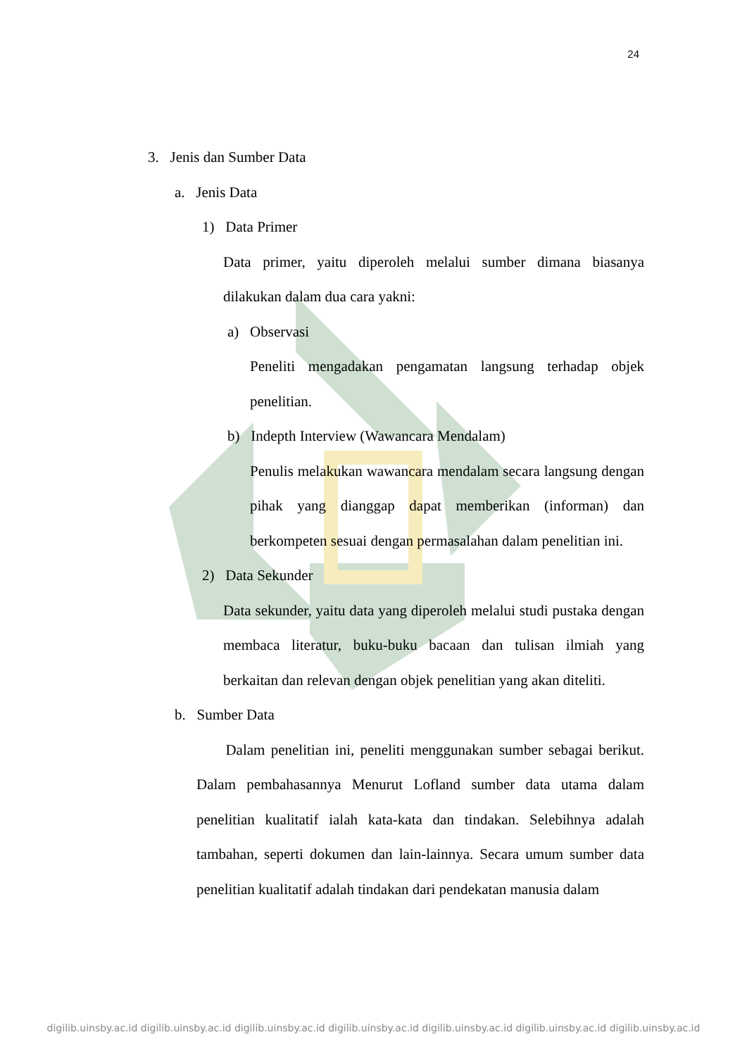24
3. Jenis dan Sumber Data
a. Jenis Data
1) Data Primer
Data primer, yaitu diperoleh melalui sumber dimana biasanya dilakukan dalam dua cara yakni:
a) Observasi
Peneliti mengadakan pengamatan langsung terhadap objek penelitian.
b) Indepth Interview (Wawancara Mendalam)
Penulis melakukan wawancara mendalam secara langsung dengan pihak yang dianggap dapat memberikan (informan) dan berkompeten sesuai dengan permasalahan dalam penelitian ini.
2) Data Sekunder
Data sekunder, yaitu data yang diperoleh melalui studi pustaka dengan membaca literatur, buku-buku bacaan dan tulisan ilmiah yang berkaitan dan relevan dengan objek penelitian yang akan diteliti.
b. Sumber Data
Dalam penelitian ini, peneliti menggunakan sumber sebagai berikut. Dalam pembahasannya Menurut Lofland sumber data utama dalam penelitian kualitatif ialah kata-kata dan tindakan. Selebihnya adalah tambahan, seperti dokumen dan lain-lainnya. Secara umum sumber data penelitian kualitatif adalah tindakan dari pendekatan manusia dalam
digilib.uinsby.ac.id digilib.uinsby.ac.id digilib.uinsby.ac.id digilib.uinsby.ac.id digilib.uinsby.ac.id digilib.uinsby.ac.id digilib.uinsby.ac.id